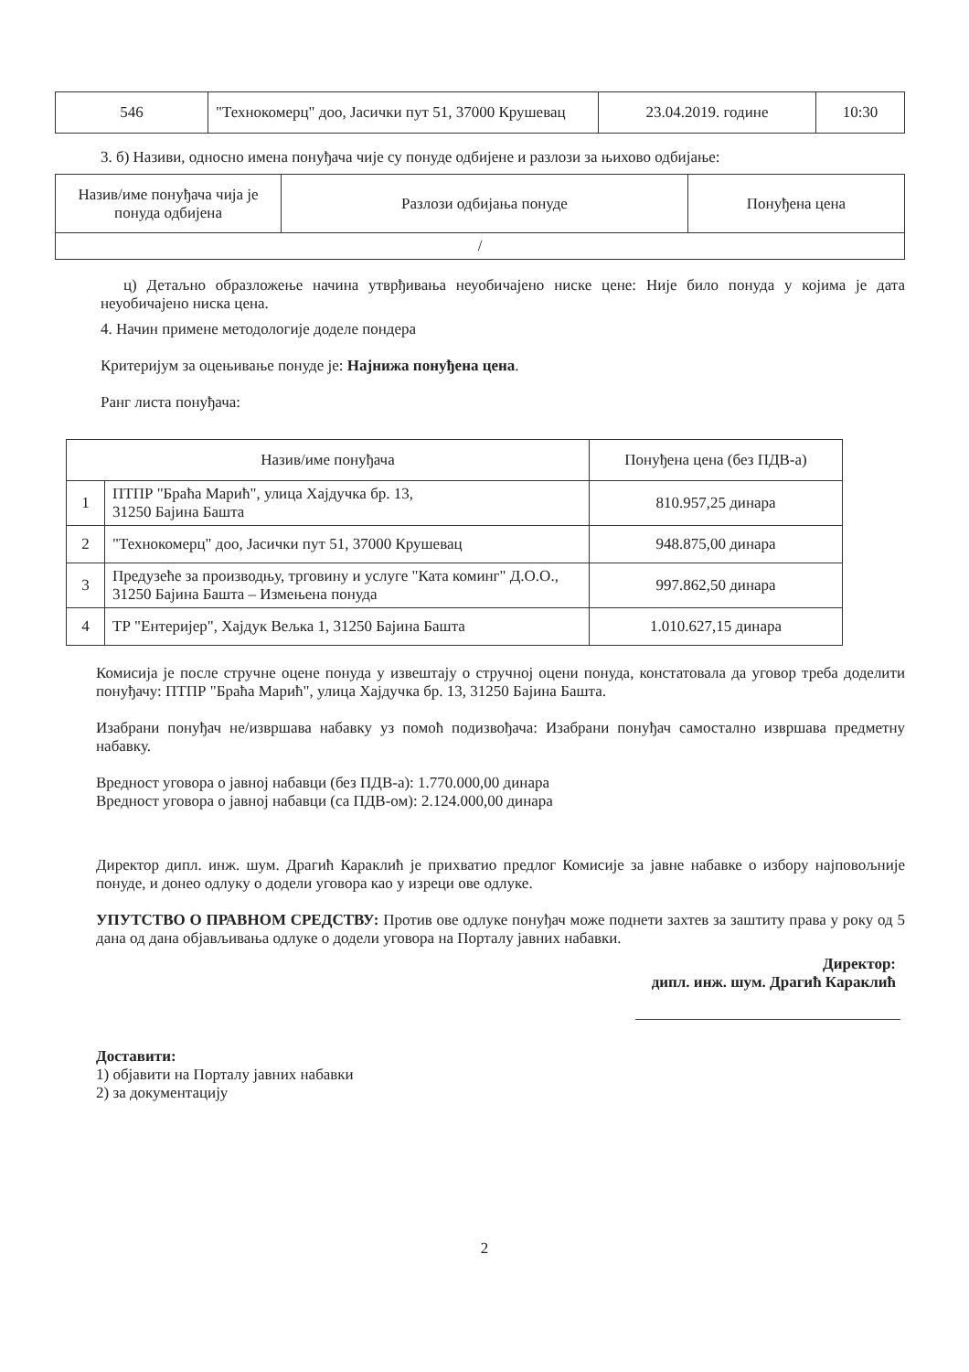| 546 | "Технокомерц" доо, Јасички пут 51, 37000 Крушевац | 23.04.2019. године | 10:30 |
3. б) Називи, односно имена понуђача чије су понуде одбијене и разлози за њихово одбијање:
| Назив/име понуђача чија је понуда одбијена | Разлози одбијања понуде | Понуђена цена |
| --- | --- | --- |
| / | | |
ц) Детаљно образложење начина утврђивања неуобичајено ниске цене: Није било понуда у којима је дата неуобичајено ниска цена.
4. Начин примене методологије доделе пондера
Критеријум за оцењивање понуде је: Најнижа понуђена цена.
Ранг листа понуђача:
| Назив/име понуђача | | Понуђена цена (без ПДВ-а) |
| --- | --- | --- |
| 1 | ПТПР "Браћа Марић", улица Хајдучка бр. 13, 31250 Бајина Башта | 810.957,25 динара |
| 2 | "Технокомерц" доо, Јасички пут 51, 37000 Крушевац | 948.875,00 динара |
| 3 | Предузеће за производњу, трговину и услуге "Ката коминг" Д.О.О., 31250 Бајина Башта – Измењена понуда | 997.862,50 динара |
| 4 | ТР "Ентеријер", Хајдук Вељка 1, 31250 Бајина Башта | 1.010.627,15 динара |
Комисија је после стручне оцене понуда у извештају о стручној оцени понуда, констатовала да уговор треба доделити понуђачу: ПТПР "Браћа Марић", улица Хајдучка бр. 13, 31250 Бајина Башта.
Изабрани понуђач не/извршава набавку уз помоћ подизвођача: Изабрани понуђач самостално извршава предметну набавку.
Вредност уговора о јавној набавци (без ПДВ-а): 1.770.000,00 динара
Вредност уговора о јавној набавци (са ПДВ-ом): 2.124.000,00 динара
Директор дипл. инж. шум. Драгић Караклић је прихватио предлог Комисије за јавне набавке о избору најповољније понуде, и донео одлуку о додели уговора као у изреци ове одлуке.
УПУТСТВО О ПРАВНОМ СРЕДСТВУ: Против ове одлуке понуђач може поднети захтев за заштиту права у року од 5 дана од дана објављивања одлуке о додели уговора на Порталу јавних набавки.
Директор:
дипл. инж. шум. Драгић Караклић
Доставити:
1) објавити на Порталу јавних набавки
2) за документацију
2